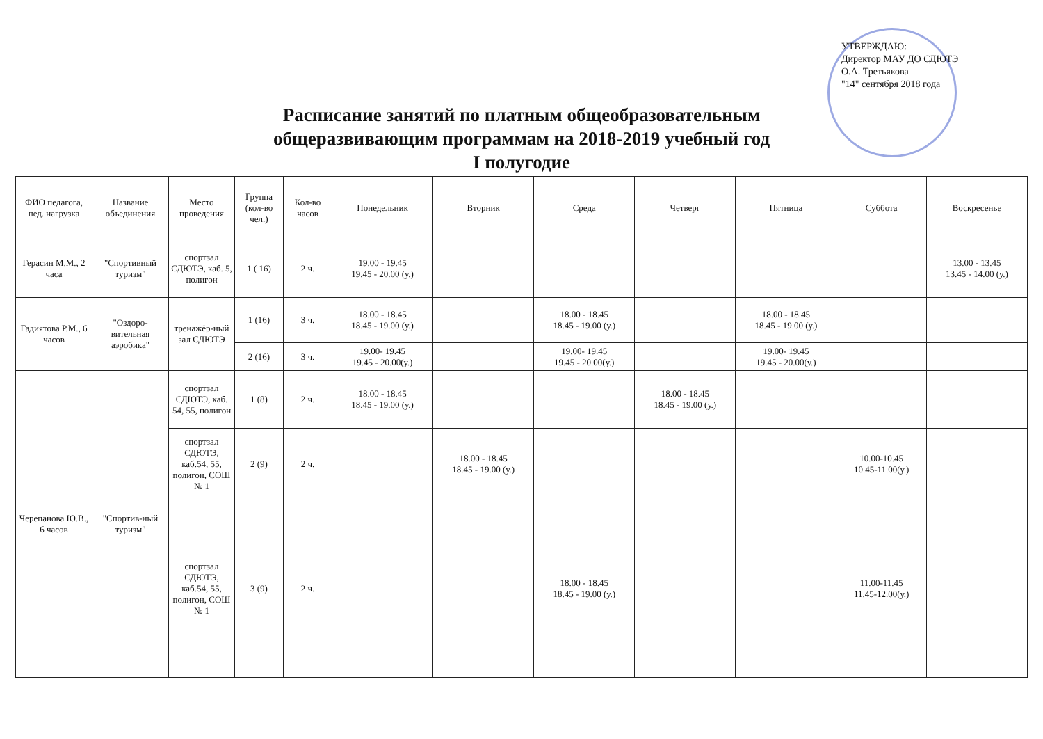УТВЕРЖДАЮ:
Директор МАУ ДО СДЮТЭ
О.А. Третьякова
"14" сентября 2018 года
Расписание занятий по платным общеобразовательным
общеразвивающим программам на 2018-2019 учебный год
I полугодие
| ФИО педагога, пед. нагрузка | Название объединения | Место проведения | Группа (кол-во чел.) | Кол-во часов | Понедельник | Вторник | Среда | Четверг | Пятница | Суббота | Воскресенье |
| --- | --- | --- | --- | --- | --- | --- | --- | --- | --- | --- | --- |
| Герасин М.М., 2 часа | "Спортивный туризм" | спортзал СДЮТЭ, каб. 5, полигон | 1 ( 16) | 2 ч. | 19.00 - 19.45 19.45 - 20.00 (у.) | | | | | | 13.00 - 13.45 13.45 - 14.00 (у.) |
| Гадиятова Р.М., 6 часов | "Оздоро-вительная аэробика" | тренажёр-ный зал СДЮТЭ | 1 (16) | 3 ч. | 18.00 - 18.45 18.45 - 19.00 (у.) | | 18.00 - 18.45 18.45 - 19.00 (у.) | | 18.00 - 18.45 18.45 - 19.00 (у.) | | |
| | | | 2 (16) | 3 ч. | 19.00- 19.45 19.45 - 20.00(у.) | | 19.00- 19.45 19.45 - 20.00(у.) | | 19.00- 19.45 19.45 - 20.00(у.) | | |
| Черепанова Ю.В., 6 часов | "Спортив-ный туризм" | спортзал СДЮТЭ, каб. 54, 55, полигон | 1 (8) | 2 ч. | 18.00 - 18.45 18.45 - 19.00 (у.) | | | 18.00 - 18.45 18.45 - 19.00 (у.) | | | |
| | | спортзал СДЮТЭ, каб.54, 55, полигон, СОШ № 1 | 2 (9) | 2 ч. | | 18.00 - 18.45 18.45 - 19.00 (у.) | | | | 10.00-10.45 10.45-11.00(у.) | |
| | | спортзал СДЮТЭ, каб.54, 55, полигон, СОШ № 1 | 3 (9) | 2 ч. | | | 18.00 - 18.45 18.45 - 19.00 (у.) | | | 11.00-11.45 11.45-12.00(у.) | |